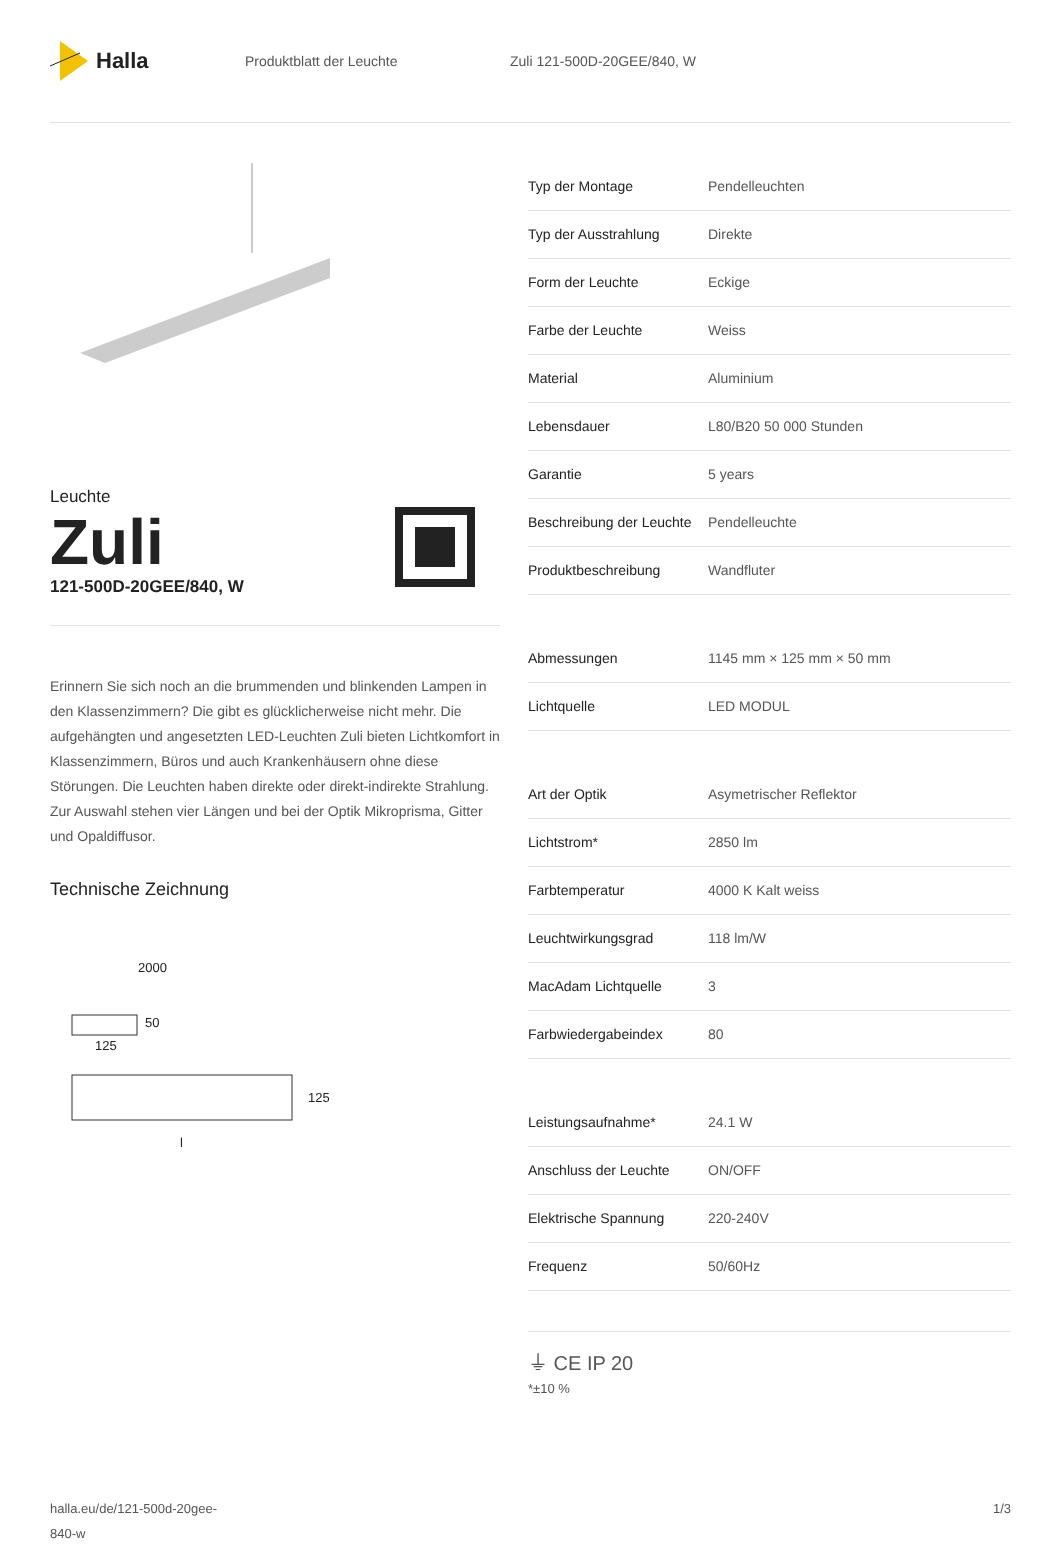Halla
Produktblatt der Leuchte Zuli 121-500D-20GEE/840, W
Leuchte
Zuli
121-500D-20GEE/840, W
Erinnern Sie sich noch an die brummenden und blinkenden Lampen in den Klassenzimmern? Die gibt es glücklicherweise nicht mehr. Die aufgehängten und angesetzten LED-Leuchten Zuli bieten Lichtkomfort in Klassenzimmern, Büros und auch Krankenhäusern ohne diese Störungen. Die Leuchten haben direkte oder direkt-indirekte Strahlung. Zur Auswahl stehen vier Längen und bei der Optik Mikroprisma, Gitter und Opaldiffusor.
Technische Zeichnung
2000
50
125
125
l
| Typ der Montage | Pendelleuchten |
| Typ der Ausstrahlung | Direkte |
| Form der Leuchte | Eckige |
| Farbe der Leuchte | Weiss |
| Material | Aluminium |
| Lebensdauer | L80/B20 50 000 Stunden |
| Garantie | 5 years |
| Beschreibung der Leuchte | Pendelleuchte |
| Produktbeschreibung | Wandfluter |
| Abmessungen | 1145 mm × 125 mm × 50 mm |
| Lichtquelle | LED MODUL |
| Art der Optik | Asymetrischer Reflektor |
| Lichtstrom* | 2850 lm |
| Farbtemperatur | 4000 K Kalt weiss |
| Leuchtwirkungsgrad | 118 lm/W |
| MacAdam Lichtquelle | 3 |
| Farbwiedergabeindex | 80 |
| Leistungsaufnahme* | 24.1 W |
| Anschluss der Leuchte | ON/OFF |
| Elektrische Spannung | 220-240V |
| Frequenz | 50/60Hz |
⏚ CE IP 20
*±10 %
halla.eu/de/121-500d-20gee-
840-w 1/3